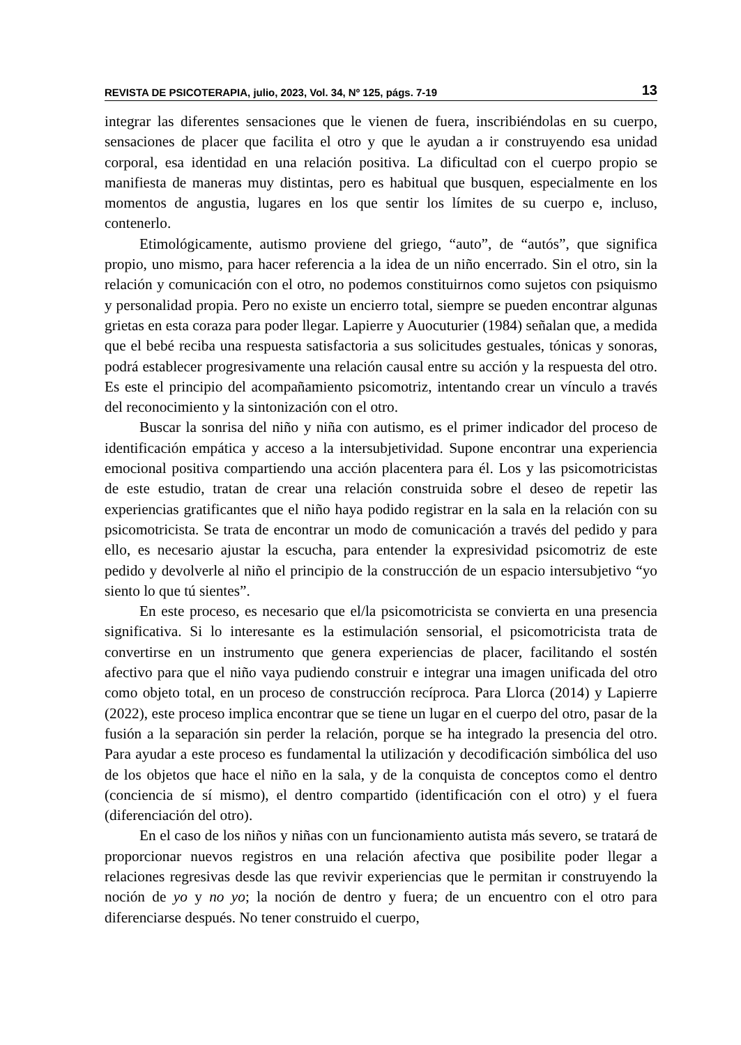REVISTA DE PSICOTERAPIA, julio, 2023, Vol. 34, Nº 125, págs. 7-19 13
integrar las diferentes sensaciones que le vienen de fuera, inscribiéndolas en su cuerpo, sensaciones de placer que facilita el otro y que le ayudan a ir construyendo esa unidad corporal, esa identidad en una relación positiva. La dificultad con el cuerpo propio se manifiesta de maneras muy distintas, pero es habitual que busquen, especialmente en los momentos de angustia, lugares en los que sentir los límites de su cuerpo e, incluso, contenerlo.
Etimológicamente, autismo proviene del griego, “auto”, de “autós”, que significa propio, uno mismo, para hacer referencia a la idea de un niño encerrado. Sin el otro, sin la relación y comunicación con el otro, no podemos constituirnos como sujetos con psiquismo y personalidad propia. Pero no existe un encierro total, siempre se pueden encontrar algunas grietas en esta coraza para poder llegar. Lapierre y Auocuturier (1984) señalan que, a medida que el bebé reciba una respuesta satisfactoria a sus solicitudes gestuales, tónicas y sonoras, podrá establecer progresivamente una relación causal entre su acción y la respuesta del otro. Es este el principio del acompañamiento psicomotriz, intentando crear un vínculo a través del reconocimiento y la sintonización con el otro.
Buscar la sonrisa del niño y niña con autismo, es el primer indicador del proceso de identificación empática y acceso a la intersubjetividad. Supone encontrar una experiencia emocional positiva compartiendo una acción placentera para él. Los y las psicomotricistas de este estudio, tratan de crear una relación construida sobre el deseo de repetir las experiencias gratificantes que el niño haya podido registrar en la sala en la relación con su psicomotricista. Se trata de encontrar un modo de comunicación a través del pedido y para ello, es necesario ajustar la escucha, para entender la expresividad psicomotriz de este pedido y devolverle al niño el principio de la construcción de un espacio intersubjetivo “yo siento lo que tú sientes”.
En este proceso, es necesario que el/la psicomotricista se convierta en una presencia significativa. Si lo interesante es la estimulación sensorial, el psicomotricista trata de convertirse en un instrumento que genera experiencias de placer, facilitando el sostén afectivo para que el niño vaya pudiendo construir e integrar una imagen unificada del otro como objeto total, en un proceso de construcción recíproca. Para Llorca (2014) y Lapierre (2022), este proceso implica encontrar que se tiene un lugar en el cuerpo del otro, pasar de la fusión a la separación sin perder la relación, porque se ha integrado la presencia del otro. Para ayudar a este proceso es fundamental la utilización y decodificación simbólica del uso de los objetos que hace el niño en la sala, y de la conquista de conceptos como el dentro (conciencia de sí mismo), el dentro compartido (identificación con el otro) y el fuera (diferenciación del otro).
En el caso de los niños y niñas con un funcionamiento autista más severo, se tratará de proporcionar nuevos registros en una relación afectiva que posibilite poder llegar a relaciones regresivas desde las que revivir experiencias que le permitan ir construyendo la noción de yo y no yo; la noción de dentro y fuera; de un encuentro con el otro para diferenciarse después. No tener construido el cuerpo,